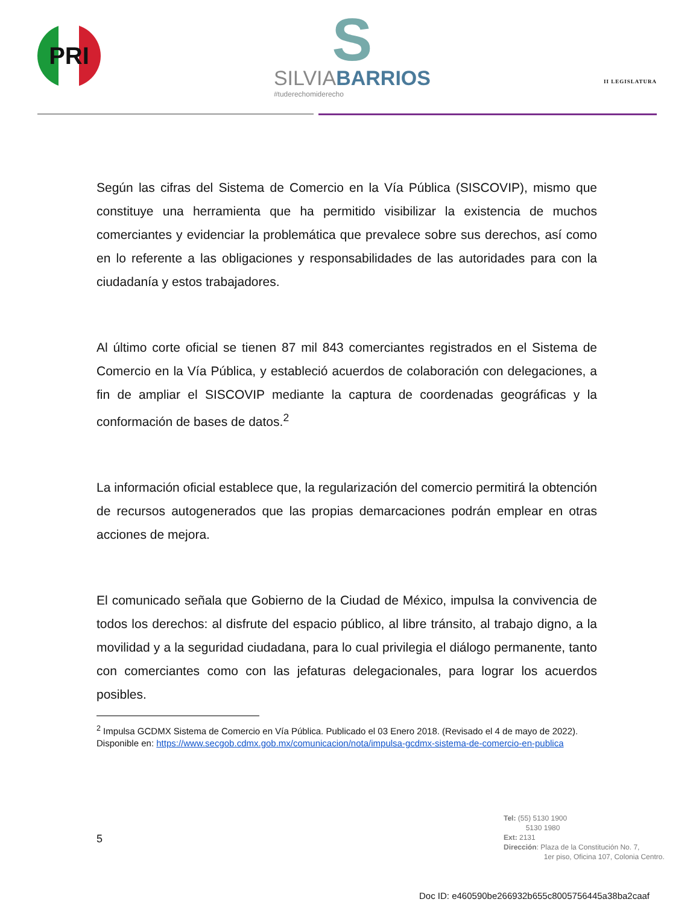PRI
S
SILVIABARRIOS
#tuderechomiderecho
II LEGISLATURA
Según las cifras del Sistema de Comercio en la Vía Pública (SISCOVIP), mismo que constituye una herramienta que ha permitido visibilizar la existencia de muchos comerciantes y evidenciar la problemática que prevalece sobre sus derechos, así como en lo referente a las obligaciones y responsabilidades de las autoridades para con la ciudadanía y estos trabajadores.
Al último corte oficial se tienen 87 mil 843 comerciantes registrados en el Sistema de Comercio en la Vía Pública, y estableció acuerdos de colaboración con delegaciones, a fin de ampliar el SISCOVIP mediante la captura de coordenadas geográficas y la conformación de bases de datos.<sup>2</sup>
La información oficial establece que, la regularización del comercio permitirá la obtención de recursos autogenerados que las propias demarcaciones podrán emplear en otras acciones de mejora.
El comunicado señala que Gobierno de la Ciudad de México, impulsa la convivencia de todos los derechos: al disfrute del espacio público, al libre tránsito, al trabajo digno, a la movilidad y a la seguridad ciudadana, para lo cual privilegia el diálogo permanente, tanto con comerciantes como con las jefaturas delegacionales, para lograr los acuerdos posibles.
<sup>2</sup> Impulsa GCDMX Sistema de Comercio en Vía Pública. Publicado el 03 Enero 2018. (Revisado el 4 de mayo de 2022). Disponible en: https://www.secgob.cdmx.gob.mx/comunicacion/nota/impulsa-gcdmx-sistema-de-comercio-en-publica
5
Tel: (55) 5130 1900
5130 1980
Ext: 2131
Dirección: Plaza de la Constitución No. 7,
1er piso, Oficina 107, Colonia Centro.
Doc ID: e460590be266932b655c8005756445a38ba2caaf